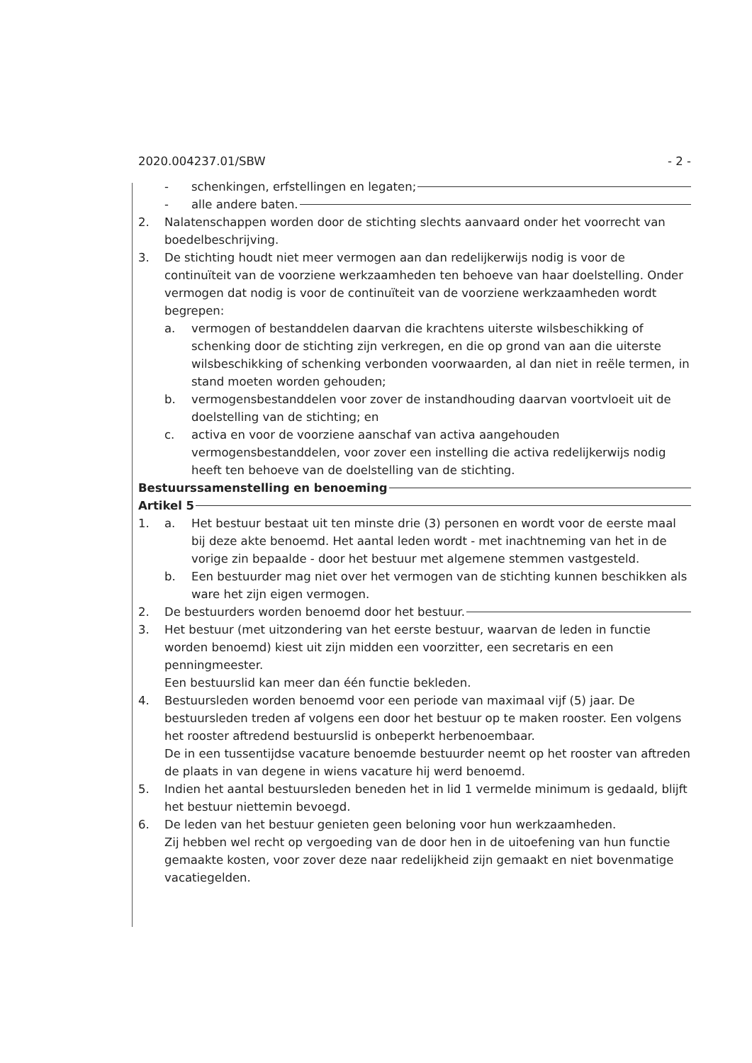2020.004237.01/SBW - 2 -
- schenkingen, erfstellingen en legaten;
- alle andere baten.
2. Nalatenschappen worden door de stichting slechts aanvaard onder het voorrecht van boedelbeschrijving.
3. De stichting houdt niet meer vermogen aan dan redelijkerwijs nodig is voor de continuïteit van de voorziene werkzaamheden ten behoeve van haar doelstelling. Onder vermogen dat nodig is voor de continuïteit van de voorziene werkzaamheden wordt begrepen:
a. vermogen of bestanddelen daarvan die krachtens uiterste wilsbeschikking of schenking door de stichting zijn verkregen, en die op grond van aan die uiterste wilsbeschikking of schenking verbonden voorwaarden, al dan niet in reële termen, in stand moeten worden gehouden;
b. vermogensbestanddelen voor zover de instandhouding daarvan voortvloeit uit de doelstelling van de stichting; en
c. activa en voor de voorziene aanschaf van activa aangehouden vermogensbestanddelen, voor zover een instelling die activa redelijkerwijs nodig heeft ten behoeve van de doelstelling van de stichting.
Bestuurssamenstelling en benoeming
Artikel 5
1. a. Het bestuur bestaat uit ten minste drie (3) personen en wordt voor de eerste maal bij deze akte benoemd. Het aantal leden wordt - met inachtneming van het in de vorige zin bepaalde - door het bestuur met algemene stemmen vastgesteld.
b. Een bestuurder mag niet over het vermogen van de stichting kunnen beschikken als ware het zijn eigen vermogen.
2. De bestuurders worden benoemd door het bestuur.
3. Het bestuur (met uitzondering van het eerste bestuur, waarvan de leden in functie worden benoemd) kiest uit zijn midden een voorzitter, een secretaris en een penningmeester.
Een bestuurslid kan meer dan één functie bekleden.
4. Bestuursleden worden benoemd voor een periode van maximaal vijf (5) jaar. De bestuursleden treden af volgens een door het bestuur op te maken rooster. Een volgens het rooster aftredend bestuurslid is onbeperkt herbenoembaar.
De in een tussentijdse vacature benoemde bestuurder neemt op het rooster van aftreden de plaats in van degene in wiens vacature hij werd benoemd.
5. Indien het aantal bestuursleden beneden het in lid 1 vermelde minimum is gedaald, blijft het bestuur niettemin bevoegd.
6. De leden van het bestuur genieten geen beloning voor hun werkzaamheden.
Zij hebben wel recht op vergoeding van de door hen in de uitoefening van hun functie gemaakte kosten, voor zover deze naar redelijkheid zijn gemaakt en niet bovenmatige vacatiegelden.